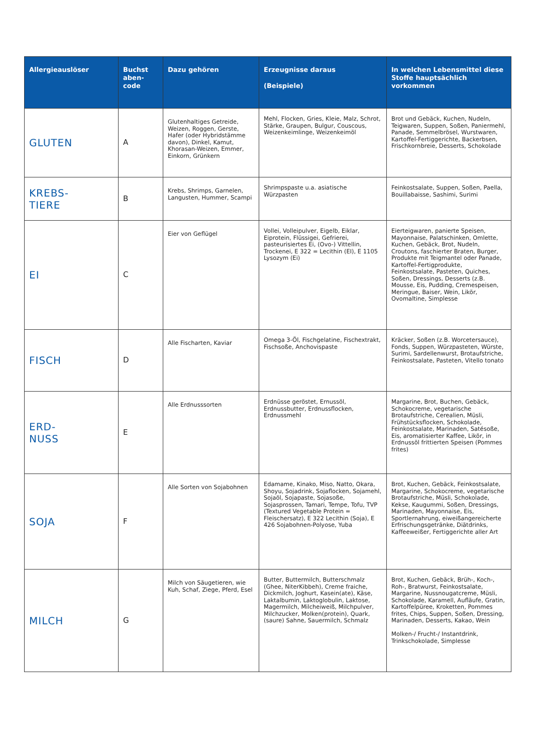| Allergieauslöser | Buchst aben-code | Dazu gehören | Erzeugnisse daraus (Beispiele) | In welchen Lebensmittel diese Stoffe hauptsächlich vorkommen |
| --- | --- | --- | --- | --- |
| GLUTEN | A | Glutenhaltiges Getreide, Weizen, Roggen, Gerste, Hafer (oder Hybridstämme davon), Dinkel, Kamut, Khorasan-Weizen, Emmer, Einkorn, Grünkern | Mehl, Flocken, Gries, Kleie, Malz, Schrot, Stärke, Graupen, Bulgur, Couscous, Weizenkeimlinge, Weizenkeimöl | Brot und Gebäck, Kuchen, Nudeln, Teigwaren, Suppen, Soßen, Paniermehl, Panade, Semmelbrösel, Wurstwaren, Kartoffel-Fertiggerichte, Backerbsen, Frischkornbreie, Desserts, Schokolade |
| KREBS- TIERE | B | Krebs, Shrimps, Garnelen, Langusten, Hummer, Scampi | Shrimpspaste u.a. asiatische Würzpasten | Feinkostsalate, Suppen, Soßen, Paella, Bouillabaisse, Sashimi, Surimi |
| EI | C | Eier von Geflügel | Vollei, Volleipulver, Eigelb, Eiklar, Eiprotein, Flüssigei, Gefrierei, pasteurisiertes Ei, (Ovo-) Vittellin, Trockenei, E 322 = Lecithin (EI), E 1105 Lysozym (Ei) | Eierteigwaren, panierte Speisen, Mayonnaise, Palatschinken, Omlette, Kuchen, Gebäck, Brot, Nudeln, Croutons, faschierter Braten, Burger, Produkte mit Teigmantel oder Panade, Kartoffel-Fertigprodukte, Feinkostsalate, Pasteten, Quiches, Soßen, Dressings, Desserts (z.B. Mousse, Eis, Pudding, Cremespeisen, Meringue, Baiser, Wein, Likör, Ovomaltine, Simplesse |
| FISCH | D | Alle Fischarten, Kaviar | Omega 3-Öl, Fischgelatine, Fischextrakt, Fischsoße, Anchovispaste | Kräcker, Soßen (z.B. Worcetersauce), Fonds, Suppen, Würzpasteten, Würste, Surimi, Sardellenwurst, Brotaufstriche, Feinkostsalate, Pasteten, Vitello tonato |
| ERD- NUSS | E | Alle Erdnusssorten | Erdnüsse geröstet, Ernussöl, Erdnussbutter, Erdnussflocken, Erdnussmehl | Margarine, Brot, Buchen, Gebäck, Schokocreme, vegetarische Brotaufstriche, Cerealien, Müsli, Frühstücksflocken, Schokolade, Feinkostsalate, Marinaden, Satésoße, Eis, aromatisierter Kaffee, Likör, in Erdnussöl frittierten Speisen (Pommes frites) |
| SOJA | F | Alle Sorten von Sojabohnen | Edamame, Kinako, Miso, Natto, Okara, Shoyu, Sojadrink, Sojaflocken, Sojamehl, Sojaöl, Sojapaste, Sojasoße, Sojasprossen, Tamari, Tempe, Tofu, TVP (Textured Vegetable Protein = Fleischersatz), E 322 Lecithin (Soja), E 426 Sojabohnen-Polyose, Yuba | Brot, Kuchen, Gebäck, Feinkostsalate, Margarine, Schokocreme, vegetarische Brotaufstriche, Müsli, Schokolade, Kekse, Kaugummi, Soßen, Dressings, Marinaden, Mayonnaise, Eis, Sportlernahrung, eiweißangereicherte Erfrischungsgetränke, Diätdrinks, Kaffeeweißer, Fertiggerichte aller Art |
| MILCH | G | Milch von Säugetieren, wie Kuh, Schaf, Ziege, Pferd, Esel | Butter, Buttermilch, Butterschmalz (Ghee, NiterKibbeh), Creme fraiche, Dickmilch, Joghurt, Kasein(ate), Käse, Laktalbumin, Laktoglobulin, Laktose, Magermilch, Milcheiweiß, Milchpulver, Milchzucker, Molken(protein), Quark, (saure) Sahne, Sauermilch, Schmalz | Brot, Kuchen, Gebäck, Brüh-, Koch-, Roh-, Bratwurst, Feinkostsalate, Margarine, Nussnougatcreme, Müsli, Schokolade, Karamell, Aufläufe, Gratin, Kartoffelpüree, Kroketten, Pommes frites, Chips, Suppen, Soßen, Dressing, Marinaden, Desserts, Kakao, Wein Molken-/ Frucht-/ Instantdrink, Trinkschokolade, Simplesse |